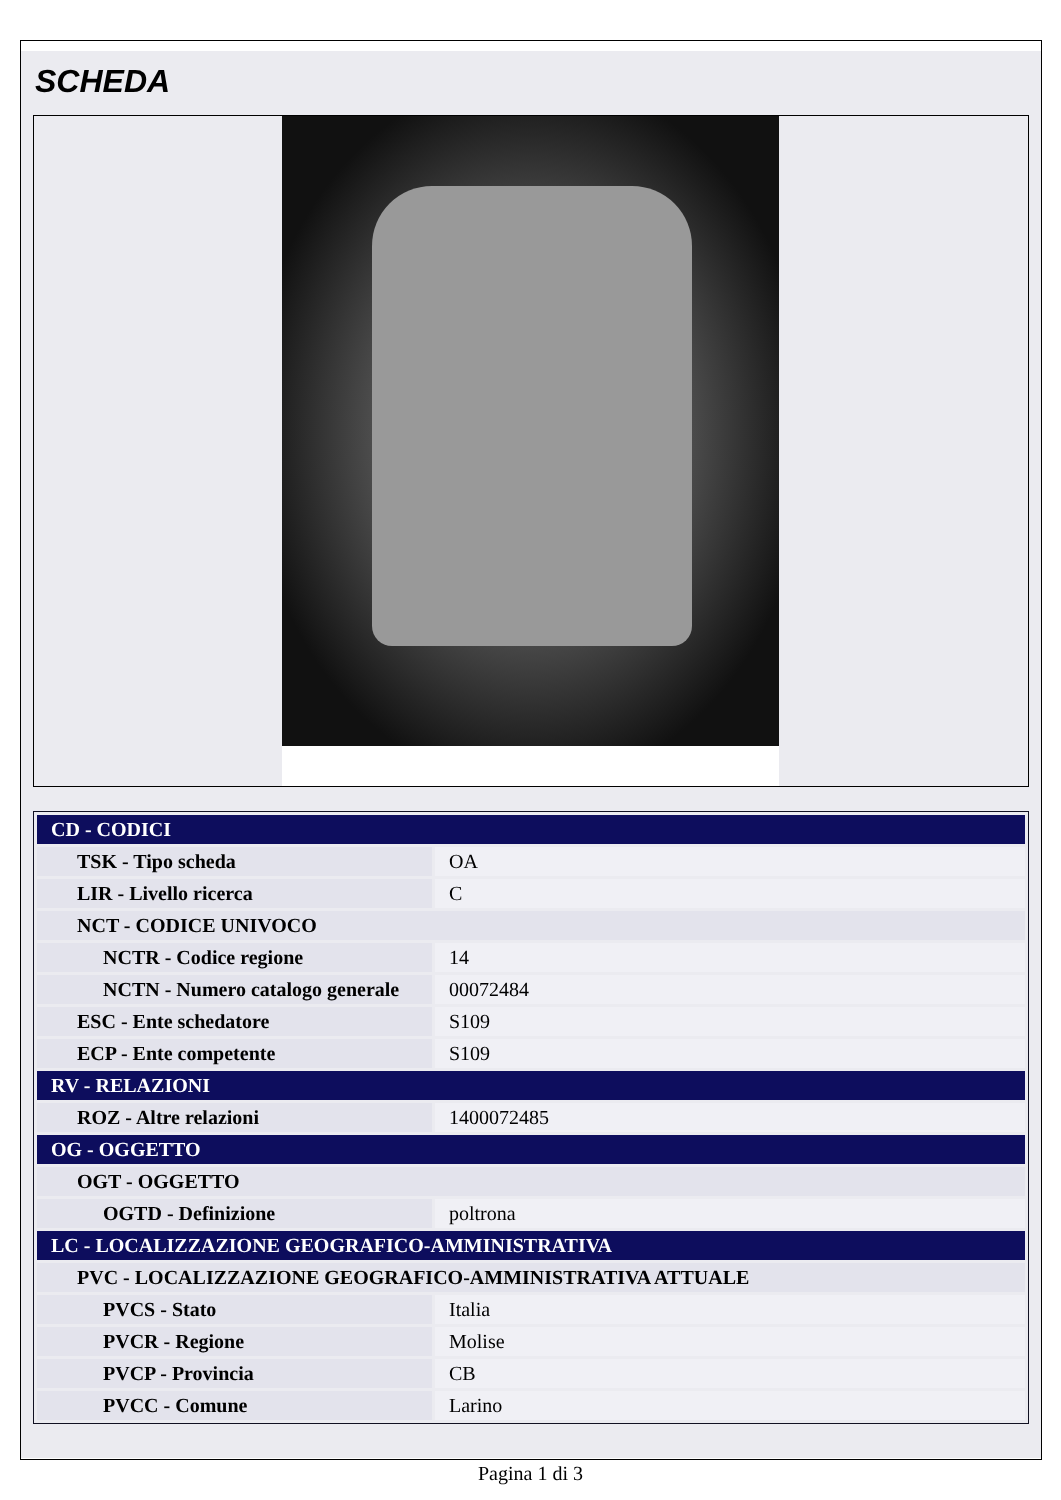SCHEDA
| CD - CODICI | |
| TSK - Tipo scheda | OA |
| LIR - Livello ricerca | C |
| NCT - CODICE UNIVOCO | |
| NCTR - Codice regione | 14 |
| NCTN - Numero catalogo generale | 00072484 |
| ESC - Ente schedatore | S109 |
| ECP - Ente competente | S109 |
| RV - RELAZIONI | |
| ROZ - Altre relazioni | 1400072485 |
| OG - OGGETTO | |
| OGT - OGGETTO | |
| OGTD - Definizione | poltrona |
| LC - LOCALIZZAZIONE GEOGRAFICO-AMMINISTRATIVA | |
| PVC - LOCALIZZAZIONE GEOGRAFICO-AMMINISTRATIVA ATTUALE | |
| PVCS - Stato | Italia |
| PVCR - Regione | Molise |
| PVCP - Provincia | CB |
| PVCC - Comune | Larino |
Pagina 1 di 3